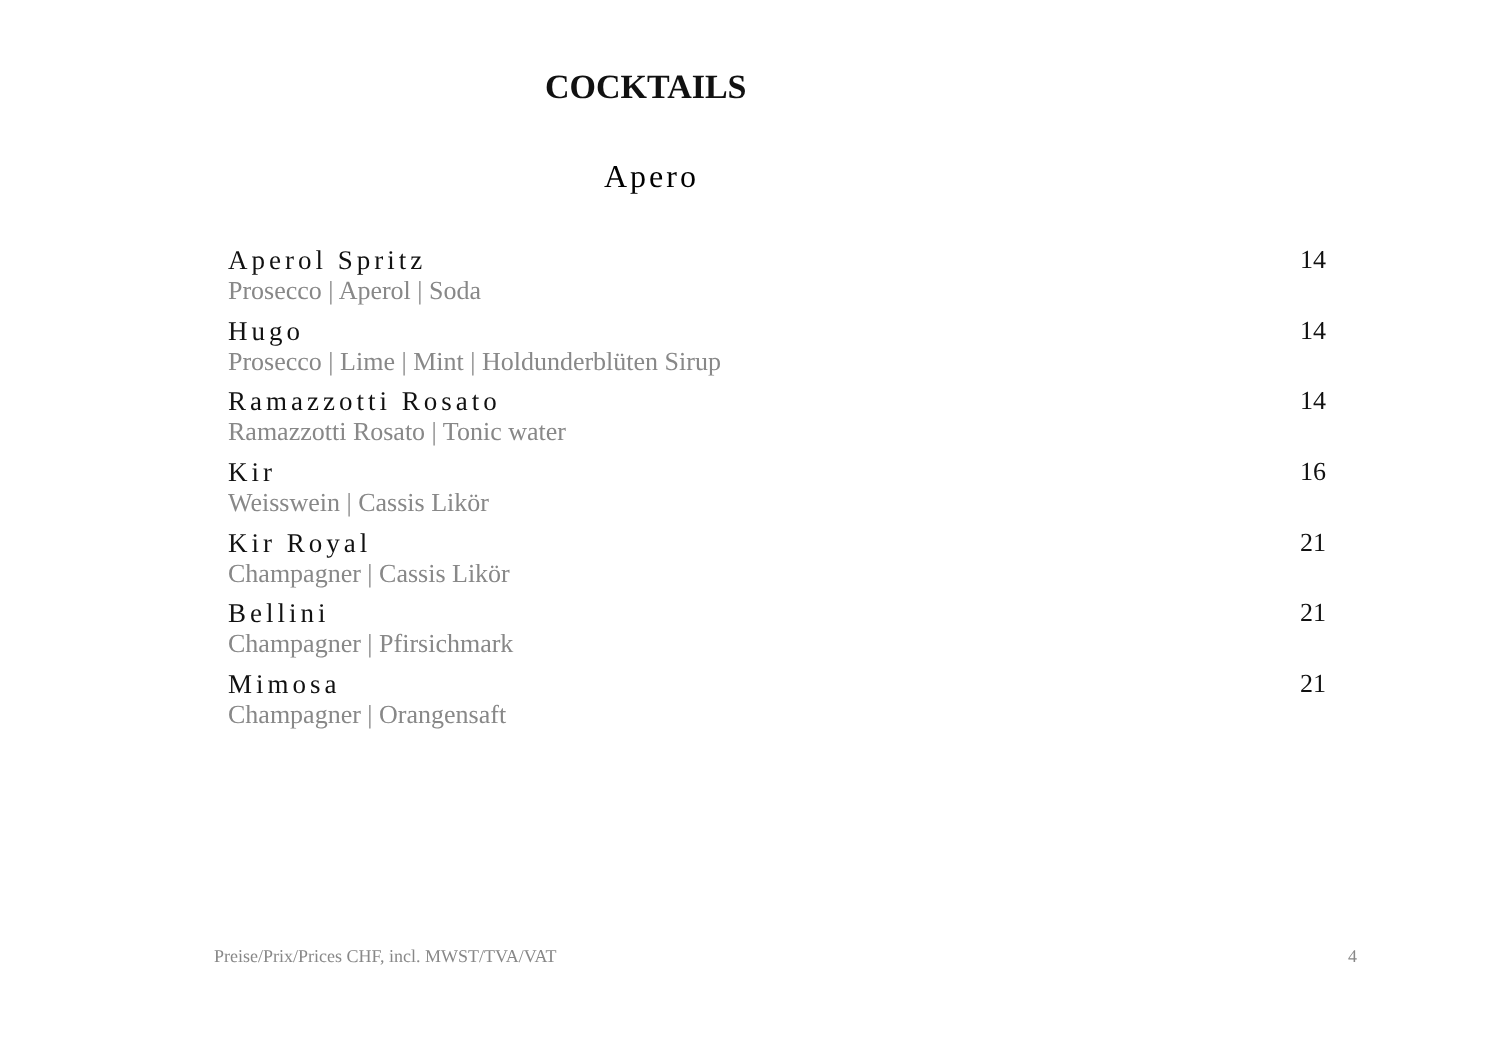COCKTAILS
Apero
Aperol Spritz
Prosecco | Aperol | Soda
14
Hugo
Prosecco | Lime | Mint | Holdunderblüten Sirup
14
Ramazzotti Rosato
Ramazzotti Rosato | Tonic water
14
Kir
Weisswein | Cassis Likör
16
Kir Royal
Champagner | Cassis Likör
21
Bellini
Champagner | Pfirsichmark
21
Mimosa
Champagner | Orangensaft
21
Preise/Prix/Prices CHF, incl. MWST/TVA/VAT 4